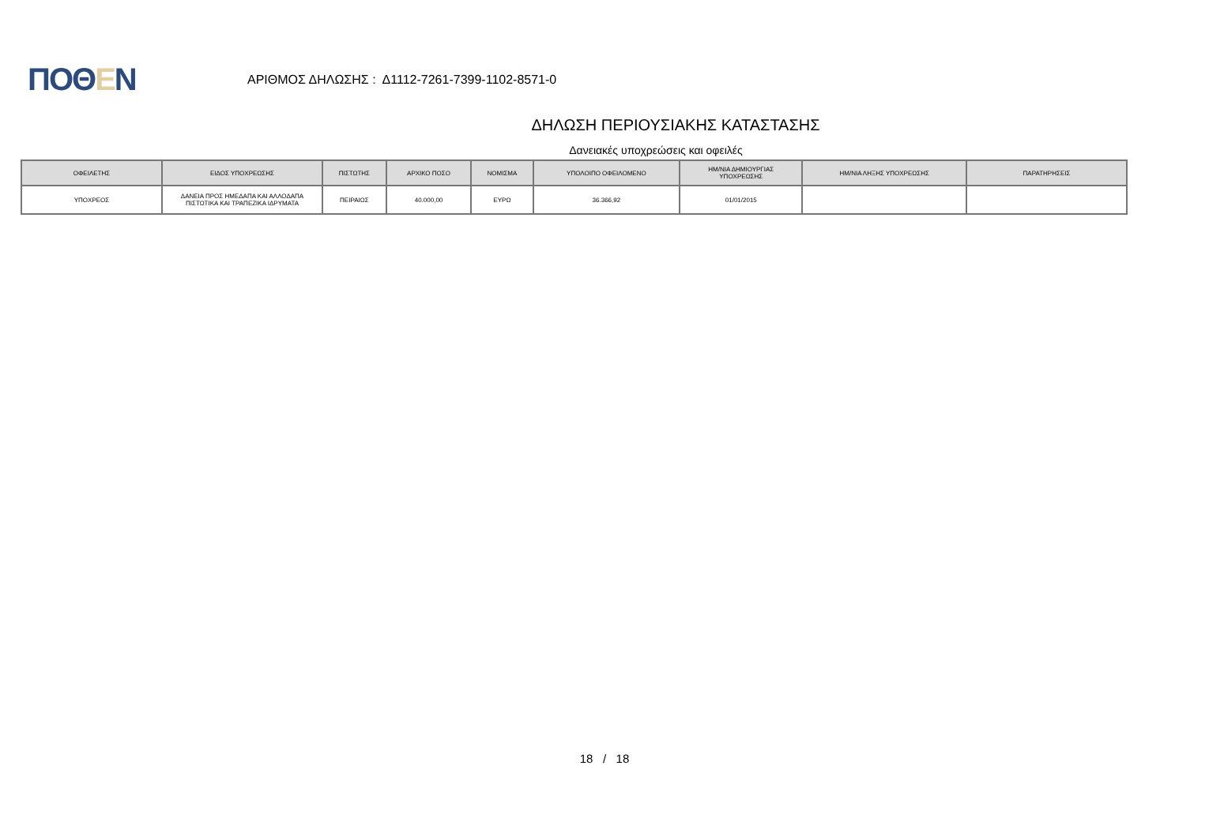ΠΟΘΕΝ
ΑΡΙΘΜΟΣ ΔΗΛΩΣΗΣ : Δ1112-7261-7399-1102-8571-0
ΔΗΛΩΣΗ ΠΕΡΙΟΥΣΙΑΚΗΣ ΚΑΤΑΣΤΑΣΗΣ
Δανειακές υποχρεώσεις και οφειλές
| ΟΦΕΙΛΕΤΗΣ | ΕΙΔΟΣ ΥΠΟΧΡΕΩΣΗΣ | ΠΙΣΤΩΤΗΣ | ΑΡΧΙΚΟ ΠΟΣΟ | ΝΟΜΙΣΜΑ | ΥΠΟΛΟΙΠΟ ΟΦΕΙΛΟΜΕΝΟ | ΗΜ/ΝΙΑ ΔΗΜΙΟΥΡΓΙΑΣ ΥΠΟΧΡΕΩΣΗΣ | ΗΜ/ΝΙΑ ΛΗΞΗΣ ΥΠΟΧΡΕΩΣΗΣ | ΠΑΡΑΤΗΡΗΣΕΙΣ |
| --- | --- | --- | --- | --- | --- | --- | --- | --- |
| ΥΠΟΧΡΕΟΣ | ΔΑΝΕΙΑ ΠΡΟΣ ΗΜΕΔΑΠΑ ΚΑΙ ΑΛΛΟΔΑΠΑ ΠΙΣΤΩΤΙΚΑ ΚΑΙ ΤΡΑΠΕΖΙΚΑ ΙΔΡΥΜΑΤΑ | ΠΕΙΡΑΙΩΣ | 40.000,00 | ΕΥΡΩ | 36.366,92 | 01/01/2015 | | |
18 / 18